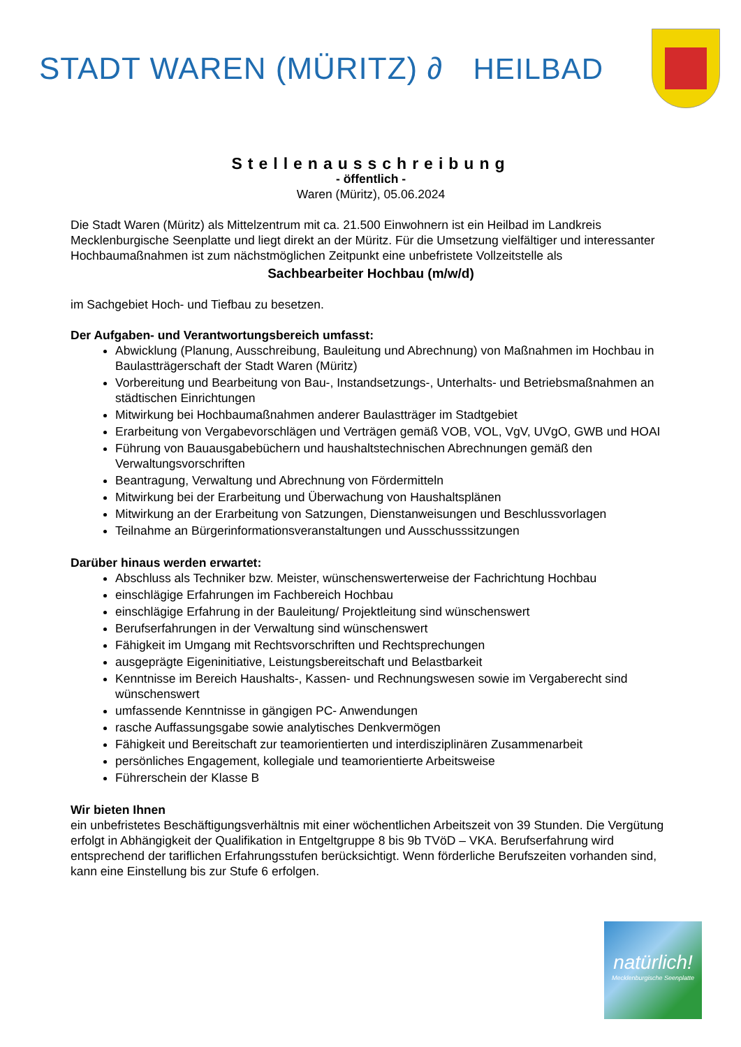STADT WAREN (MÜRITZ) ∂ HEILBAD
Stellenausschreibung
- öffentlich -
Waren (Müritz), 05.06.2024
Die Stadt Waren (Müritz) als Mittelzentrum mit ca. 21.500 Einwohnern ist ein Heilbad im Landkreis Mecklenburgische Seenplatte und liegt direkt an der Müritz. Für die Umsetzung vielfältiger und interessanter Hochbaumaßnahmen ist zum nächstmöglichen Zeitpunkt eine unbefristete Vollzeitstelle als
Sachbearbeiter Hochbau (m/w/d)
im Sachgebiet Hoch- und Tiefbau zu besetzen.
Der Aufgaben- und Verantwortungsbereich umfasst:
Abwicklung (Planung, Ausschreibung, Bauleitung und Abrechnung) von Maßnahmen im Hochbau in Baulastträgerschaft der Stadt Waren (Müritz)
Vorbereitung und Bearbeitung von Bau-, Instandsetzungs-, Unterhalts- und Betriebsmaßnahmen an städtischen Einrichtungen
Mitwirkung bei Hochbaumaßnahmen anderer Baulastträger im Stadtgebiet
Erarbeitung von Vergabevorschlägen und Verträgen gemäß VOB, VOL, VgV, UVgO, GWB und HOAI
Führung von Bauausgabebüchern und haushaltstechnischen Abrechnungen gemäß den Verwaltungsvorschriften
Beantragung, Verwaltung und Abrechnung von Fördermitteln
Mitwirkung bei der Erarbeitung und Überwachung von Haushaltsplänen
Mitwirkung an der Erarbeitung von Satzungen, Dienstanweisungen und Beschlussvorlagen
Teilnahme an Bürgerinformationsveranstaltungen und Ausschusssitzungen
Darüber hinaus werden erwartet:
Abschluss als Techniker bzw. Meister, wünschenswerterweise der Fachrichtung Hochbau
einschlägige Erfahrungen im Fachbereich Hochbau
einschlägige Erfahrung in der Bauleitung/ Projektleitung sind wünschenswert
Berufserfahrungen in der Verwaltung sind wünschenswert
Fähigkeit im Umgang mit Rechtsvorschriften und Rechtsprechungen
ausgeprägte Eigeninitiative, Leistungsbereitschaft und Belastbarkeit
Kenntnisse im Bereich Haushalts-, Kassen- und Rechnungswesen sowie im Vergaberecht sind wünschenswert
umfassende Kenntnisse in gängigen PC- Anwendungen
rasche Auffassungsgabe sowie analytisches Denkvermögen
Fähigkeit und Bereitschaft zur teamorientierten und interdisziplinären Zusammenarbeit
persönliches Engagement, kollegiale und teamorientierte Arbeitsweise
Führerschein der Klasse B
Wir bieten Ihnen
ein unbefristetes Beschäftigungsverhältnis mit einer wöchentlichen Arbeitszeit von 39 Stunden. Die Vergütung erfolgt in Abhängigkeit der Qualifikation in Entgeltgruppe 8 bis 9b TVöD – VKA. Berufserfahrung wird entsprechend der tariflichen Erfahrungsstufen berücksichtigt. Wenn förderliche Berufszeiten vorhanden sind, kann eine Einstellung bis zur Stufe 6 erfolgen.
natürlich!
Mecklenburgische Seenplatte